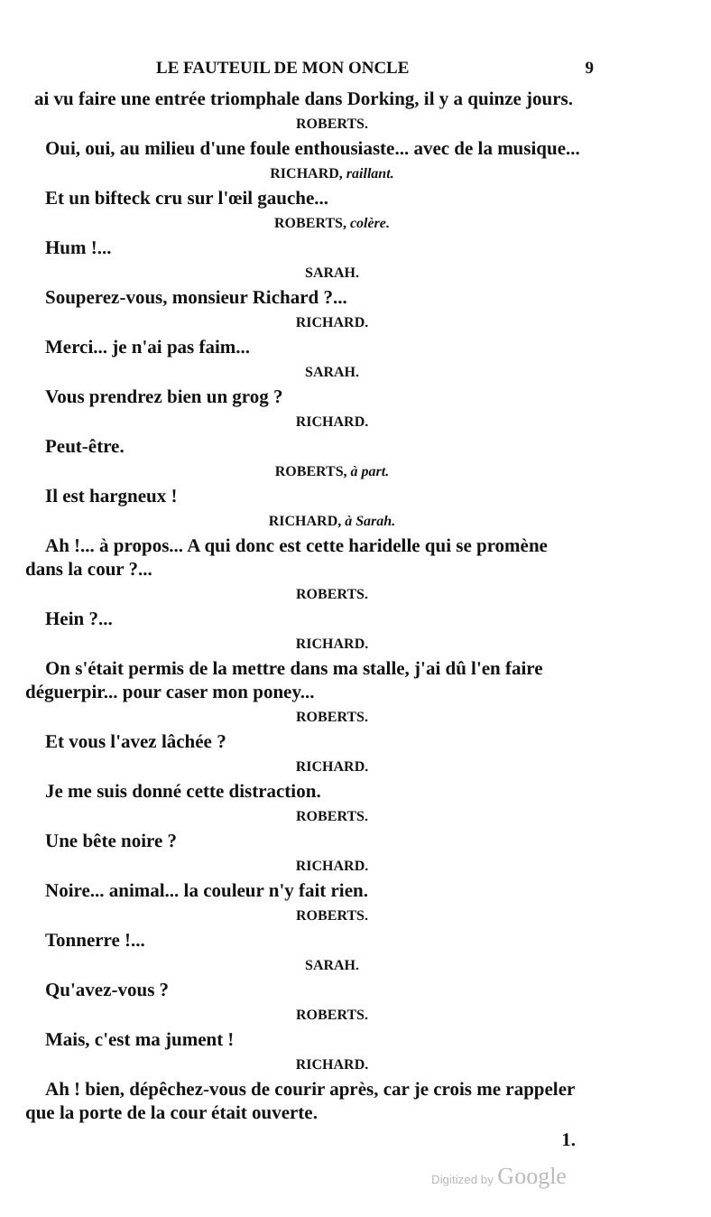LE FAUTEUIL DE MON ONCLE 9
ai vu faire une entrée triomphale dans Dorking, il y a quinze jours.
ROBERTS.
Oui, oui, au milieu d'une foule enthousiaste... avec de la musique...
RICHARD, raillant.
Et un bifteck cru sur l'œil gauche...
ROBERTS, colère.
Hum !...
SARAH.
Souperez-vous, monsieur Richard ?...
RICHARD.
Merci... je n'ai pas faim...
SARAH.
Vous prendrez bien un grog ?
RICHARD.
Peut-être.
ROBERTS, à part.
Il est hargneux !
RICHARD, à Sarah.
Ah !... à propos... A qui donc est cette haridelle qui se promène dans la cour ?...
ROBERTS.
Hein ?...
RICHARD.
On s'était permis de la mettre dans ma stalle, j'ai dû l'en faire déguerpir... pour caser mon poney...
ROBERTS.
Et vous l'avez lâchée ?
RICHARD.
Je me suis donné cette distraction.
ROBERTS.
Une bête noire ?
RICHARD.
Noire... animal... la couleur n'y fait rien.
ROBERTS.
Tonnerre !...
SARAH.
Qu'avez-vous ?
ROBERTS.
Mais, c'est ma jument !
RICHARD.
Ah ! bien, dépêchez-vous de courir après, car je crois me rappeler que la porte de la cour était ouverte.
1.
Digitized by Google